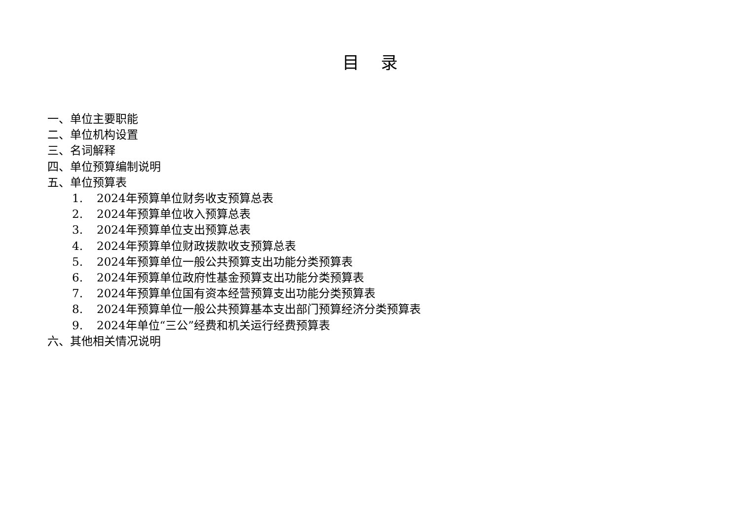目 录
一、单位主要职能
二、单位机构设置
三、名词解释
四、单位预算编制说明
五、单位预算表
1. 2024年预算单位财务收支预算总表
2. 2024年预算单位收入预算总表
3. 2024年预算单位支出预算总表
4. 2024年预算单位财政拨款收支预算总表
5. 2024年预算单位一般公共预算支出功能分类预算表
6. 2024年预算单位政府性基金预算支出功能分类预算表
7. 2024年预算单位国有资本经营预算支出功能分类预算表
8. 2024年预算单位一般公共预算基本支出部门预算经济分类预算表
9. 2024年单位“三公”经费和机关运行经费预算表
六、其他相关情况说明